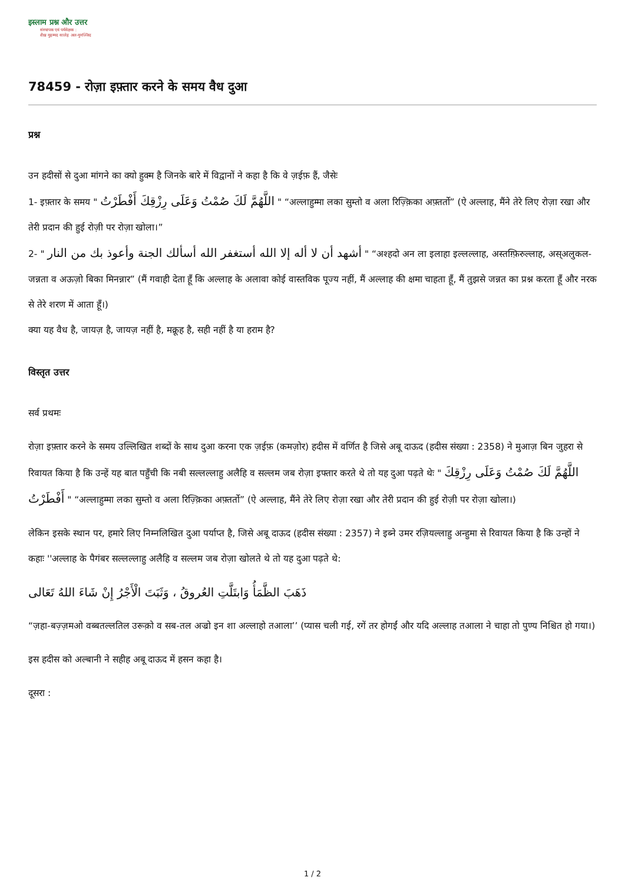इस्लाम प्रश्न और उत्तर
संस्थापक एवं पर्यवेक्षक :
शैख़ मुहम्मद सालेह अल-मुनज्जिद
78459 - रोज़ा इफ़्तार करने के समय वैध दुआ
प्रश्न
उन हदीसों से दुआ मांगने का क्यो हुक्म है जिनके बारे में विद्वानों ने कहा है कि वे ज़ईफ़ हैं, जैसेः
1- इफ़्तार के समय " اللَّهُمَّ لَكَ صُمْتُ وَعَلَى رِزْقِكَ أَفْطَرْتُ " “अल्लाहुम्मा लका सुम्तो व अला रिज़्क़िका अफ़्तर्तो” (ऐ अल्लाह, मैंने तेरे लिए रोज़ा रखा और तेरी प्रदान की हुई रोज़ी पर रोज़ा खोला।”
2- " أشهد أن لا أله إلا الله أستغفر الله أسألك الجنة وأعوذ بك من النار " “अश्हदो अन ला इलाहा इल्लल्लाह, अस्तग़्फ़िरुल्लाह, अस्अलुकल-जन्नता व अऊज़ो बिका मिनन्नार” (मैं गवाही देता हूँ कि अल्लाह के अलावा कोई वास्तविक पूज्य नहीं, मैं अल्लाह की क्षमा चाहता हूँ, मैं तुझसे जन्नत का प्रश्न करता हूँ और नरक से तेरे शरण में आता हूँ।)
क्या यह वैध है, जायज़ है, जायज़ नहीं है, मक्रूह है, सही नहीं है या हराम है?
विस्तृत उत्तर
सर्व प्रथमः
रोज़ा इफ़्तार करने के समय उल्लिखित शब्दों के साथ दुआ करना एक ज़ईफ़ (कमज़ोर) हदीस में वर्णित है जिसे अबू दाऊद (हदीस संख्या : 2358) ने मुआज़ बिन जुहरा से रिवायत किया है कि उन्हें यह बात पहुँची कि नबी सल्लल्लाहु अलैहि व सल्लम जब रोज़ा इफ्तार करते थे तो यह दुआ पढ़ते थेः " اللَّهُمَّ لَكَ صُمْتُ وَعَلَى رِزْقِكَ أَفْطَرْتُ " “अल्लाहुम्मा लका सुम्तो व अला रिज़्क़िका अफ़्तर्तो” (ऐ अल्लाह, मैंने तेरे लिए रोज़ा रखा और तेरी प्रदान की हुई रोज़ी पर रोज़ा खोला।)
लेकिन इसके स्थान पर, हमारे लिए निम्नलिखित दुआ पर्याप्त है, जिसे अबू दाऊद (हदीस संख्या : 2357) ने इब्ने उमर रज़ियल्लाहु अन्हुमा से रिवायत किया है कि उन्हों ने कहाः ''अल्लाह के पैगंबर सल्लल्लाहु अलैहि व सल्लम जब रोज़ा खोलते थे तो यह दुआ पढ़ते थे:
ذَهَبَ الظَّمَأُ وَابتَلَّتِ العُروقُ ، وَثَبَتَ الْأَجْرُ إِنْ شَاءَ اللهُ تَعَالى
“ज़हा-बज़्ज़मओ वब्बतल्लतिल उरूक़ो व सब-तल अज्रो इन शा अल्लाहो तआला’’ (प्यास चली गई, रगें तर होगईं और यदि अल्लाह तआला ने चाहा तो पुण्य निश्चित हो गया।)
इस हदीस को अल्बानी ने सहीह अबू दाऊद में हसन कहा है।
दूसरा :
1 / 2